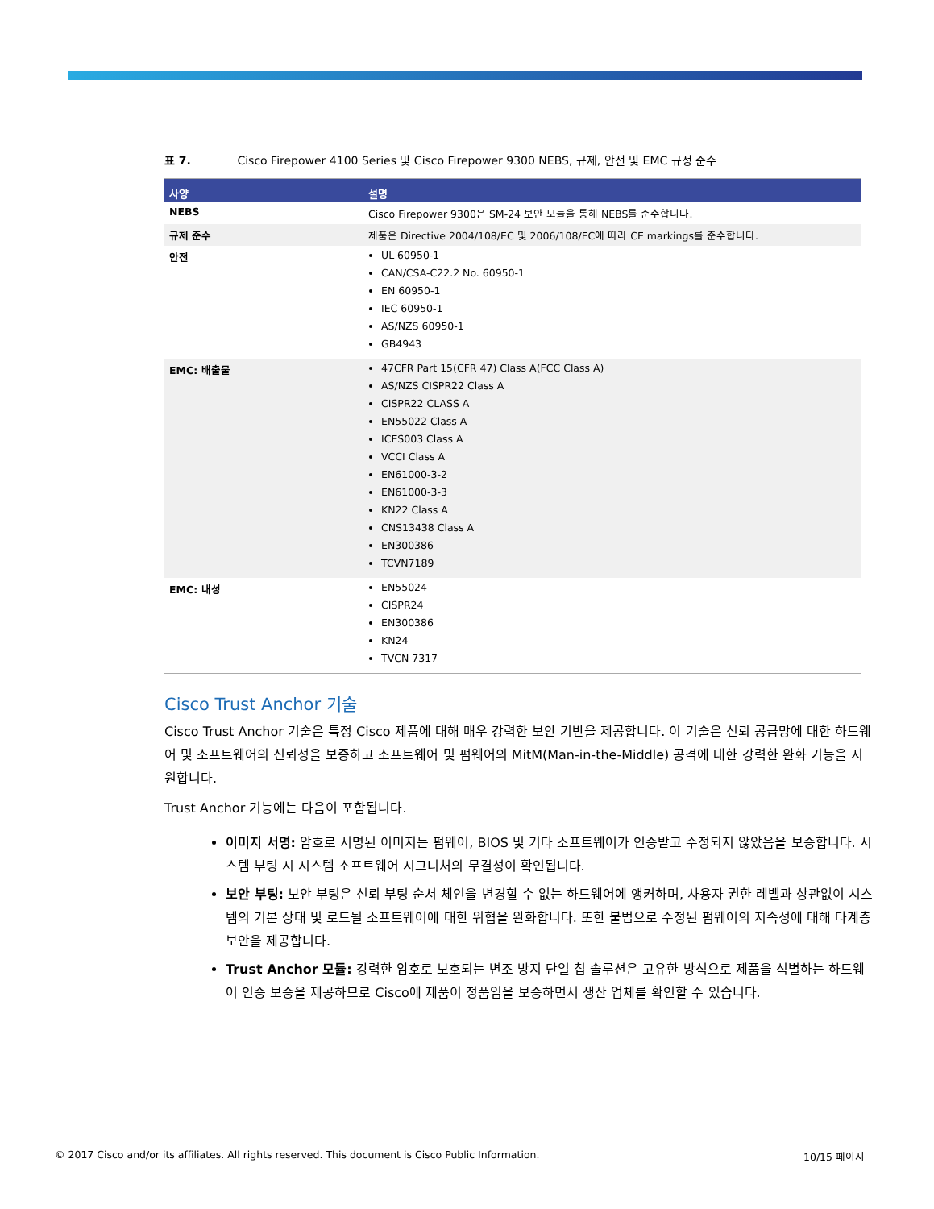표 7. Cisco Firepower 4100 Series 및 Cisco Firepower 9300 NEBS, 규제, 안전 및 EMC 규정 준수
| 사양 | 설명 |
| --- | --- |
| NEBS | Cisco Firepower 9300은 SM-24 보안 모듈을 통해 NEBS를 준수합니다. |
| 규제 준수 | 제품은 Directive 2004/108/EC 및 2006/108/EC에 따라 CE markings를 준수합니다. |
| 안전 | UL 60950-1 CAN/CSA-C22.2 No. 60950-1 EN 60950-1 IEC 60950-1 AS/NZS 60950-1 GB4943 |
| EMC: 배출물 | 47CFR Part 15(CFR 47) Class A(FCC Class A) AS/NZS CISPR22 Class A CISPR22 CLASS A EN55022 Class A ICES003 Class A VCCI Class A EN61000-3-2 EN61000-3-3 KN22 Class A CNS13438 Class A EN300386 TCVN7189 |
| EMC: 내성 | EN55024 CISPR24 EN300386 KN24 TVCN 7317 |
Cisco Trust Anchor 기술
Cisco Trust Anchor 기술은 특정 Cisco 제품에 대해 매우 강력한 보안 기반을 제공합니다. 이 기술은 신뢰 공급망에 대한 하드웨어 및 소프트웨어의 신뢰성을 보증하고 소프트웨어 및 펌웨어의 MitM(Man-in-the-Middle) 공격에 대한 강력한 완화 기능을 지원합니다.
Trust Anchor 기능에는 다음이 포함됩니다.
이미지 서명: 암호로 서명된 이미지는 펌웨어, BIOS 및 기타 소프트웨어가 인증받고 수정되지 않았음을 보증합니다. 시스템 부팅 시 시스템 소프트웨어 시그니처의 무결성이 확인됩니다.
보안 부팅: 보안 부팅은 신뢰 부팅 순서 체인을 변경할 수 없는 하드웨어에 앵커하며, 사용자 권한 레벨과 상관없이 시스템의 기본 상태 및 로드될 소프트웨어에 대한 위협을 완화합니다. 또한 불법으로 수정된 펌웨어의 지속성에 대해 다계층 보안을 제공합니다.
Trust Anchor 모듈: 강력한 암호로 보호되는 변조 방지 단일 칩 솔루션은 고유한 방식으로 제품을 식별하는 하드웨어 인증 보증을 제공하므로 Cisco에 제품이 정품임을 보증하면서 생산 업체를 확인할 수 있습니다.
© 2017 Cisco and/or its affiliates. All rights reserved. This document is Cisco Public Information. 10/15 페이지